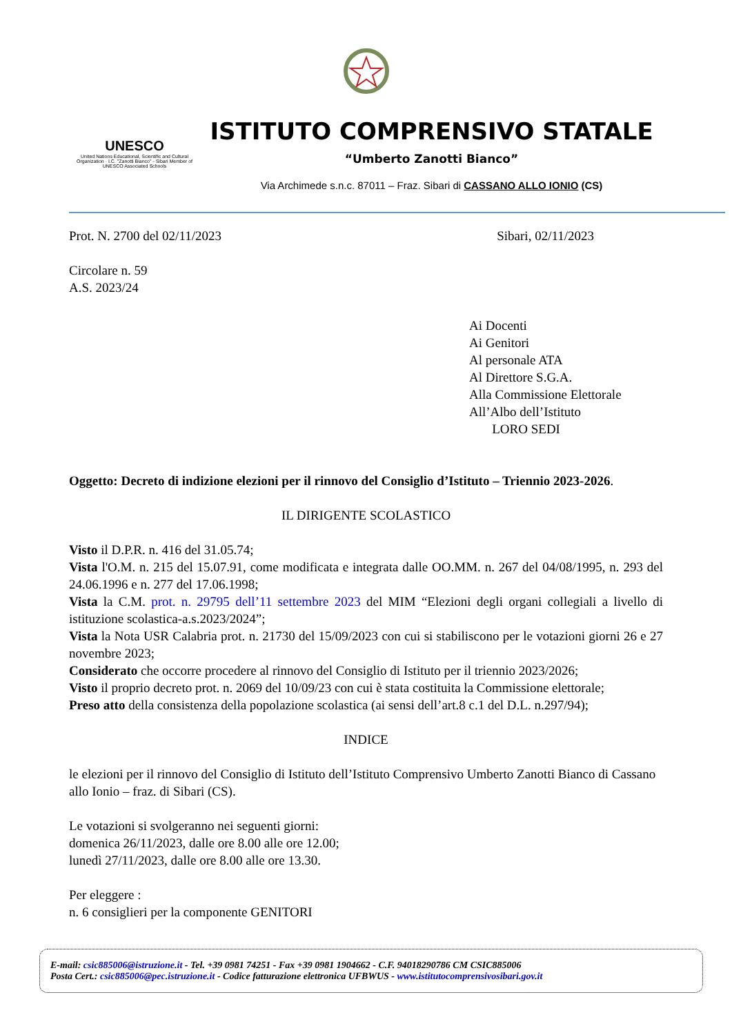UNESCO
United Nations Educational, Scientific and Cultural Organization · I.C. "Zanotti Bianco" - Sibari Member of UNESCO Associated Schools
ISTITUTO COMPRENSIVO STATALE
“Umberto Zanotti Bianco”
Via Archimede s.n.c. 87011 – Fraz. Sibari di CASSANO ALLO IONIO (CS)
Prot. N. 2700 del 02/11/2023 Sibari, 02/11/2023
Circolare n. 59
A.S. 2023/24
Ai Docenti
Ai Genitori
Al personale ATA
Al Direttore S.G.A.
Alla Commissione Elettorale
All’Albo dell’Istituto
LORO SEDI
Oggetto: Decreto di indizione elezioni per il rinnovo del Consiglio d’Istituto – Triennio 2023-2026.
IL DIRIGENTE SCOLASTICO
Visto il D.P.R. n. 416 del 31.05.74;
Vista l'O.M. n. 215 del 15.07.91, come modificata e integrata dalle OO.MM. n. 267 del 04/08/1995, n. 293 del 24.06.1996 e n. 277 del 17.06.1998;
Vista la C.M. prot. n. 29795 dell’11 settembre 2023 del MIM “Elezioni degli organi collegiali a livello di istituzione scolastica-a.s.2023/2024”;
Vista la Nota USR Calabria prot. n. 21730 del 15/09/2023 con cui si stabiliscono per le votazioni giorni 26 e 27 novembre 2023;
Considerato che occorre procedere al rinnovo del Consiglio di Istituto per il triennio 2023/2026;
Visto il proprio decreto prot. n. 2069 del 10/09/23 con cui è stata costituita la Commissione elettorale;
Preso atto della consistenza della popolazione scolastica (ai sensi dell’art.8 c.1 del D.L. n.297/94);
INDICE
le elezioni per il rinnovo del Consiglio di Istituto dell’Istituto Comprensivo Umberto Zanotti Bianco di Cassano allo Ionio – fraz. di Sibari (CS).
Le votazioni si svolgeranno nei seguenti giorni:
domenica 26/11/2023, dalle ore 8.00 alle ore 12.00;
lunedì 27/11/2023, dalle ore 8.00 alle ore 13.30.
Per eleggere :
n. 6 consiglieri per la componente GENITORI
E-mail: csic885006@istruzione.it - Tel. +39 0981 74251 - Fax +39 0981 1904662 - C.F. 94018290786 CM CSIC885006
Posta Cert.: csic885006@pec.istruzione.it - Codice fatturazione elettronica UFBWUS - www.istitutocomprensivosibari.gov.it